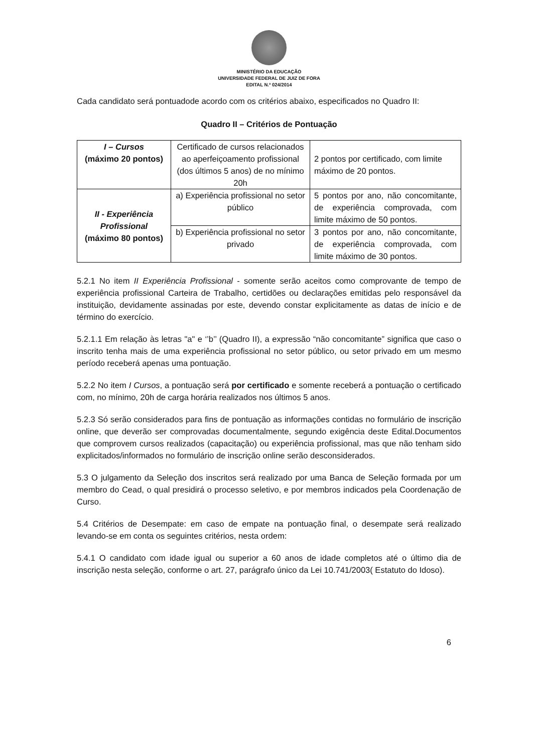MINISTÉRIO DA EDUCAÇÃO
UNIVERSIDADE FEDERAL DE JUIZ DE FORA
EDITAL N.º 024/2014
Cada candidato será pontuadode acordo com os critérios abaixo, especificados no Quadro II:
Quadro II – Critérios de Pontuação
| I – Cursos (máximo 20 pontos) | Certificado de cursos relacionados ao aperfeiçoamento profissional (dos últimos 5 anos) de no mínimo 20h | 2 pontos por certificado, com limite máximo de 20 pontos. |
| II - Experiência Profissional (máximo 80 pontos) | a) Experiência profissional no setor público | 5 pontos por ano, não concomitante, de experiência comprovada, com limite máximo de 50 pontos. |
| | b) Experiência profissional no setor privado | 3 pontos por ano, não concomitante, de experiência comprovada, com limite máximo de 30 pontos. |
5.2.1 No item II Experiência Profissional - somente serão aceitos como comprovante de tempo de experiência profissional Carteira de Trabalho, certidões ou declarações emitidas pelo responsável da instituição, devidamente assinadas por este, devendo constar explicitamente as datas de início e de término do exercício.
5.2.1.1 Em relação às letras "a" e ‘’b’’ (Quadro II), a expressão “não concomitante” significa que caso o inscrito tenha mais de uma experiência profissional no setor público, ou setor privado em um mesmo período receberá apenas uma pontuação.
5.2.2 No item I Cursos, a pontuação será por certificado e somente receberá a pontuação o certificado com, no mínimo, 20h de carga horária realizados nos últimos 5 anos.
5.2.3 Só serão considerados para fins de pontuação as informações contidas no formulário de inscrição online, que deverão ser comprovadas documentalmente, segundo exigência deste Edital.Documentos que comprovem cursos realizados (capacitação) ou experiência profissional, mas que não tenham sido explicitados/informados no formulário de inscrição online serão desconsiderados.
5.3 O julgamento da Seleção dos inscritos será realizado por uma Banca de Seleção formada por um membro do Cead, o qual presidirá o processo seletivo, e por membros indicados pela Coordenação de Curso.
5.4 Critérios de Desempate: em caso de empate na pontuação final, o desempate será realizado levando-se em conta os seguintes critérios, nesta ordem:
5.4.1 O candidato com idade igual ou superior a 60 anos de idade completos até o último dia de inscrição nesta seleção, conforme o art. 27, parágrafo único da Lei 10.741/2003( Estatuto do Idoso).
6